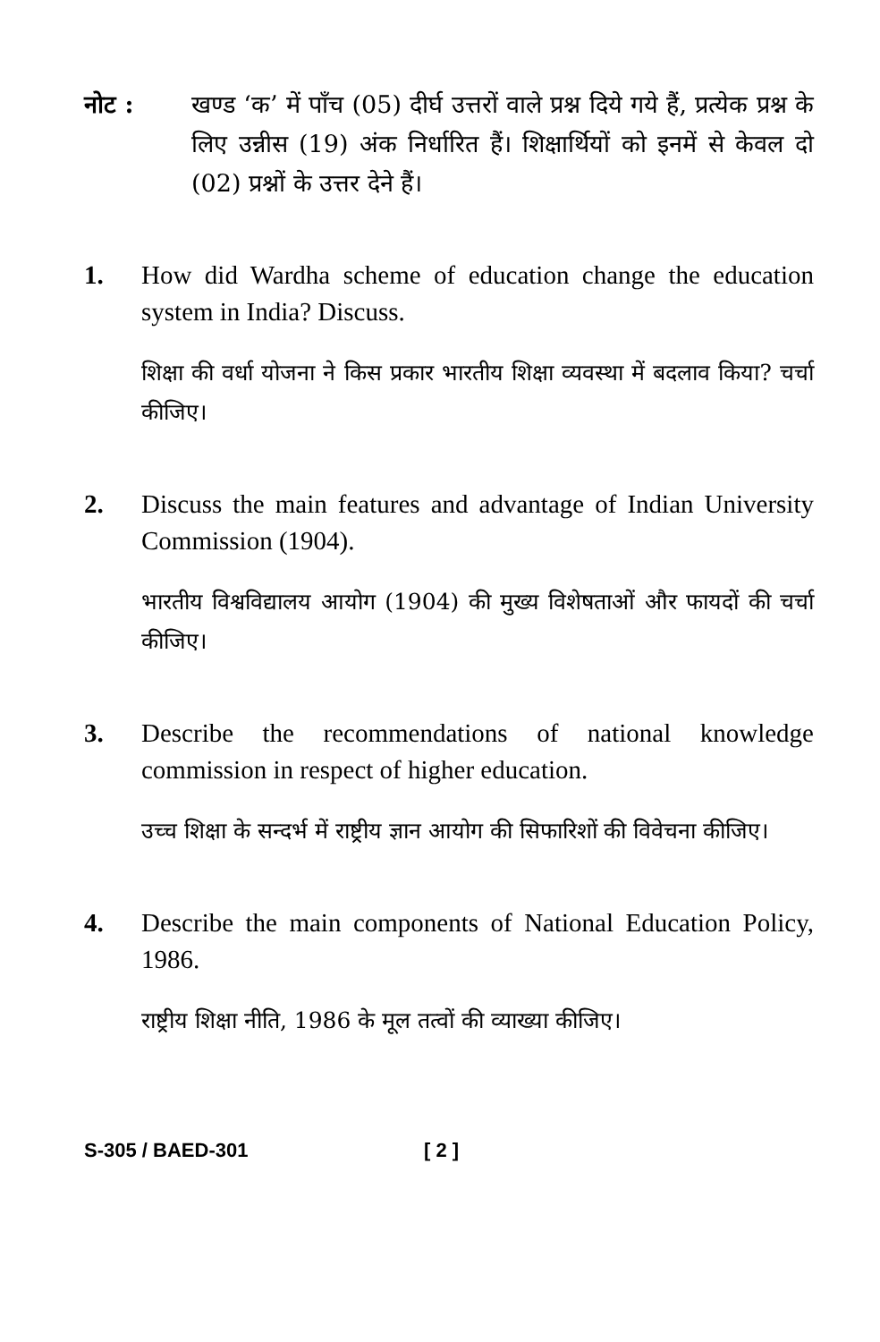नोट : खण्ड ‘क’ में पाँच (05) दीर्घ उत्तरों वाले प्रश्न दिये गये हैं, प्रत्येक प्रश्न के लिए उन्नीस (19) अंक निर्धारित हैं। शिक्षार्थियों को इनमें से केवल दो (02) प्रश्नों के उत्तर देने हैं।
1. How did Wardha scheme of education change the education system in India? Discuss.
शिक्षा की वर्धा योजना ने किस प्रकार भारतीय शिक्षा व्यवस्था में बदलाव किया? चर्चा कीजिए।
2. Discuss the main features and advantage of Indian University Commission (1904).
भारतीय विश्वविद्यालय आयोग (1904) की मुख्य विशेषताओं और फायदों की चर्चा कीजिए।
3. Describe the recommendations of national knowledge commission in respect of higher education.
उच्च शिक्षा के सन्दर्भ में राष्ट्रीय ज्ञान आयोग की सिफारिशों की विवेचना कीजिए।
4. Describe the main components of National Education Policy, 1986.
राष्ट्रीय शिक्षा नीति, 1986 के मूल तत्वों की व्याख्या कीजिए।
S-305 / BAED-301 [ 2 ]